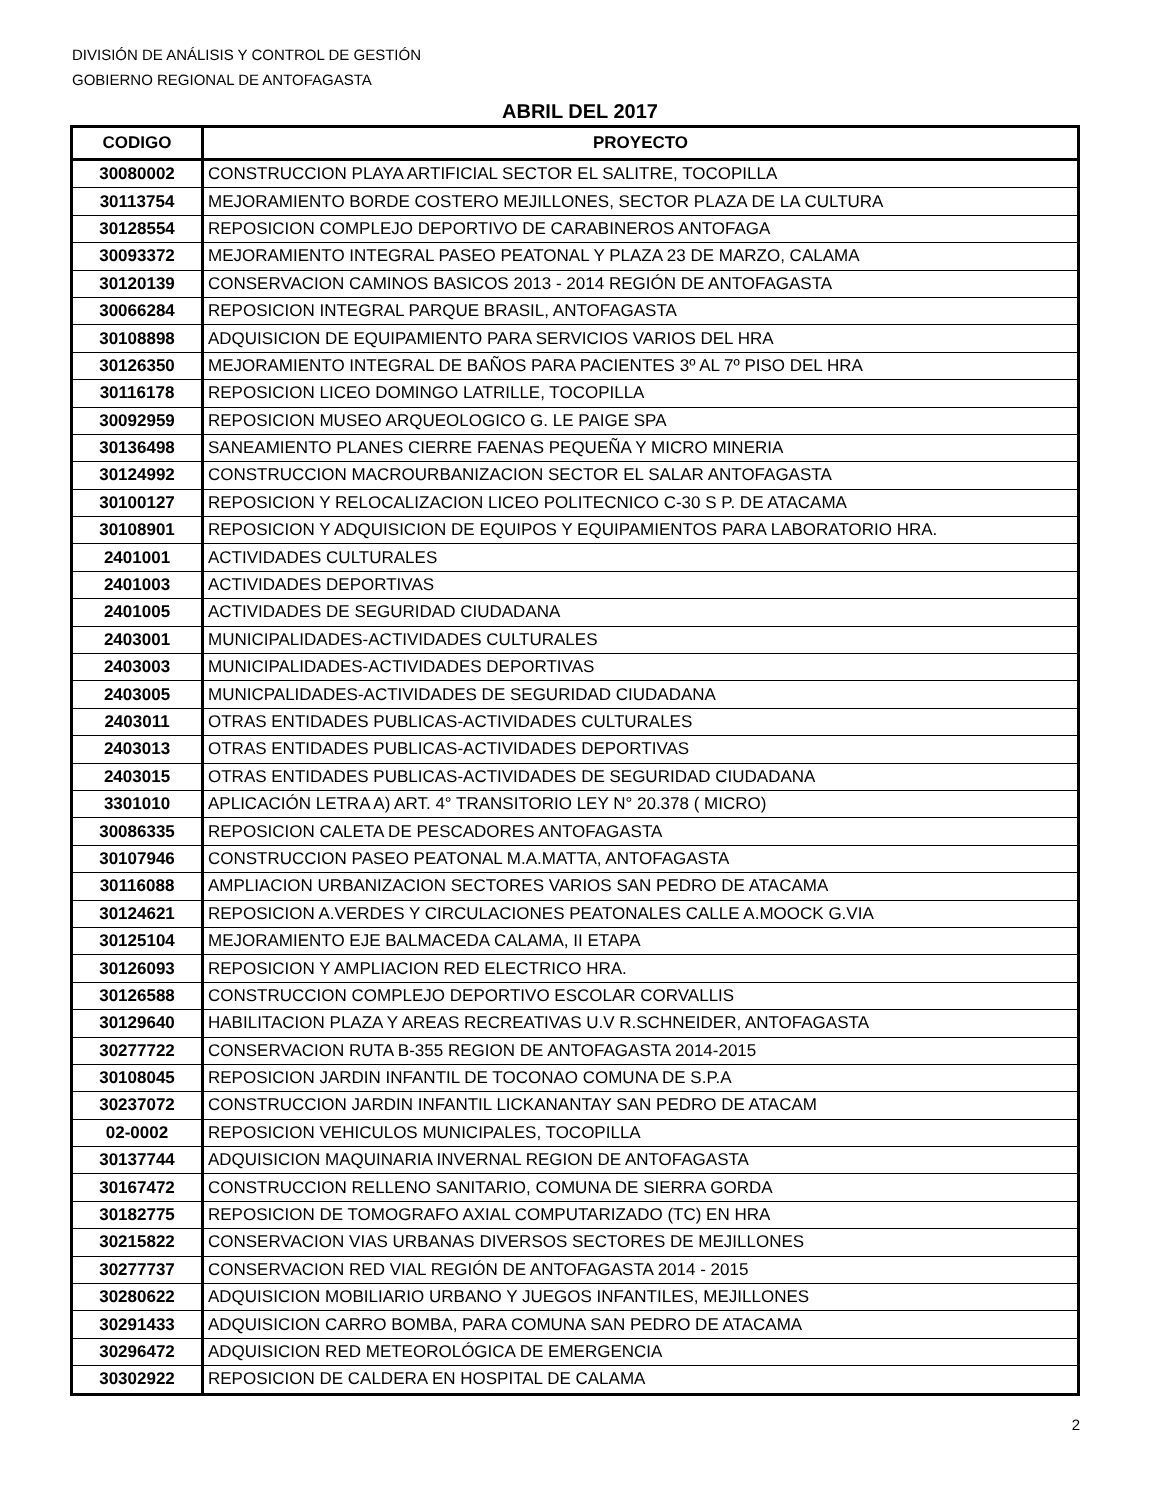DIVISIÓN DE ANÁLISIS Y CONTROL DE GESTIÓN
GOBIERNO REGIONAL DE ANTOFAGASTA
ABRIL DEL 2017
| CODIGO | PROYECTO |
| --- | --- |
| 30080002 | CONSTRUCCION PLAYA ARTIFICIAL SECTOR EL SALITRE, TOCOPILLA |
| 30113754 | MEJORAMIENTO BORDE COSTERO MEJILLONES, SECTOR PLAZA DE LA CULTURA |
| 30128554 | REPOSICION COMPLEJO DEPORTIVO DE CARABINEROS ANTOFAGA |
| 30093372 | MEJORAMIENTO INTEGRAL PASEO PEATONAL Y PLAZA 23 DE MARZO, CALAMA |
| 30120139 | CONSERVACION CAMINOS BASICOS 2013 - 2014 REGIÓN DE ANTOFAGASTA |
| 30066284 | REPOSICION INTEGRAL PARQUE BRASIL, ANTOFAGASTA |
| 30108898 | ADQUISICION DE EQUIPAMIENTO PARA SERVICIOS VARIOS DEL HRA |
| 30126350 | MEJORAMIENTO INTEGRAL DE BAÑOS PARA PACIENTES 3º AL 7º PISO DEL HRA |
| 30116178 | REPOSICION LICEO DOMINGO LATRILLE, TOCOPILLA |
| 30092959 | REPOSICION MUSEO ARQUEOLOGICO G. LE PAIGE SPA |
| 30136498 | SANEAMIENTO PLANES CIERRE FAENAS PEQUEÑA Y MICRO MINERIA |
| 30124992 | CONSTRUCCION MACROURBANIZACION SECTOR EL SALAR ANTOFAGASTA |
| 30100127 | REPOSICION Y RELOCALIZACION LICEO POLITECNICO C-30 S P. DE ATACAMA |
| 30108901 | REPOSICION Y ADQUISICION DE EQUIPOS Y EQUIPAMIENTOS PARA LABORATORIO HRA. |
| 2401001 | ACTIVIDADES CULTURALES |
| 2401003 | ACTIVIDADES DEPORTIVAS |
| 2401005 | ACTIVIDADES DE SEGURIDAD CIUDADANA |
| 2403001 | MUNICIPALIDADES-ACTIVIDADES CULTURALES |
| 2403003 | MUNICIPALIDADES-ACTIVIDADES DEPORTIVAS |
| 2403005 | MUNICPALIDADES-ACTIVIDADES DE SEGURIDAD CIUDADANA |
| 2403011 | OTRAS ENTIDADES PUBLICAS-ACTIVIDADES CULTURALES |
| 2403013 | OTRAS ENTIDADES PUBLICAS-ACTIVIDADES DEPORTIVAS |
| 2403015 | OTRAS ENTIDADES PUBLICAS-ACTIVIDADES DE SEGURIDAD CIUDADANA |
| 3301010 | APLICACIÓN LETRA A) ART. 4° TRANSITORIO LEY N° 20.378 ( MICRO) |
| 30086335 | REPOSICION CALETA DE PESCADORES ANTOFAGASTA |
| 30107946 | CONSTRUCCION PASEO PEATONAL M.A.MATTA, ANTOFAGASTA |
| 30116088 | AMPLIACION URBANIZACION SECTORES VARIOS SAN PEDRO DE ATACAMA |
| 30124621 | REPOSICION A.VERDES Y CIRCULACIONES PEATONALES CALLE A.MOOCK G.VIA |
| 30125104 | MEJORAMIENTO EJE BALMACEDA CALAMA, II ETAPA |
| 30126093 | REPOSICION Y AMPLIACION RED ELECTRICO HRA. |
| 30126588 | CONSTRUCCION COMPLEJO DEPORTIVO ESCOLAR CORVALLIS |
| 30129640 | HABILITACION PLAZA Y AREAS RECREATIVAS U.V R.SCHNEIDER, ANTOFAGASTA |
| 30277722 | CONSERVACION RUTA B-355 REGION DE ANTOFAGASTA 2014-2015 |
| 30108045 | REPOSICION JARDIN INFANTIL DE TOCONAO COMUNA DE S.P.A |
| 30237072 | CONSTRUCCION JARDIN INFANTIL LICKANANTAY SAN PEDRO DE ATACAM |
| 02-0002 | REPOSICION VEHICULOS MUNICIPALES, TOCOPILLA |
| 30137744 | ADQUISICION MAQUINARIA INVERNAL REGION DE ANTOFAGASTA |
| 30167472 | CONSTRUCCION RELLENO SANITARIO, COMUNA DE SIERRA GORDA |
| 30182775 | REPOSICION DE TOMOGRAFO AXIAL COMPUTARIZADO (TC) EN HRA |
| 30215822 | CONSERVACION VIAS URBANAS DIVERSOS SECTORES DE MEJILLONES |
| 30277737 | CONSERVACION RED VIAL REGIÓN DE ANTOFAGASTA 2014 - 2015 |
| 30280622 | ADQUISICION MOBILIARIO URBANO Y JUEGOS INFANTILES, MEJILLONES |
| 30291433 | ADQUISICION CARRO BOMBA, PARA COMUNA SAN PEDRO DE ATACAMA |
| 30296472 | ADQUISICION RED METEOROLÓGICA DE EMERGENCIA |
| 30302922 | REPOSICION DE CALDERA EN HOSPITAL DE CALAMA |
2